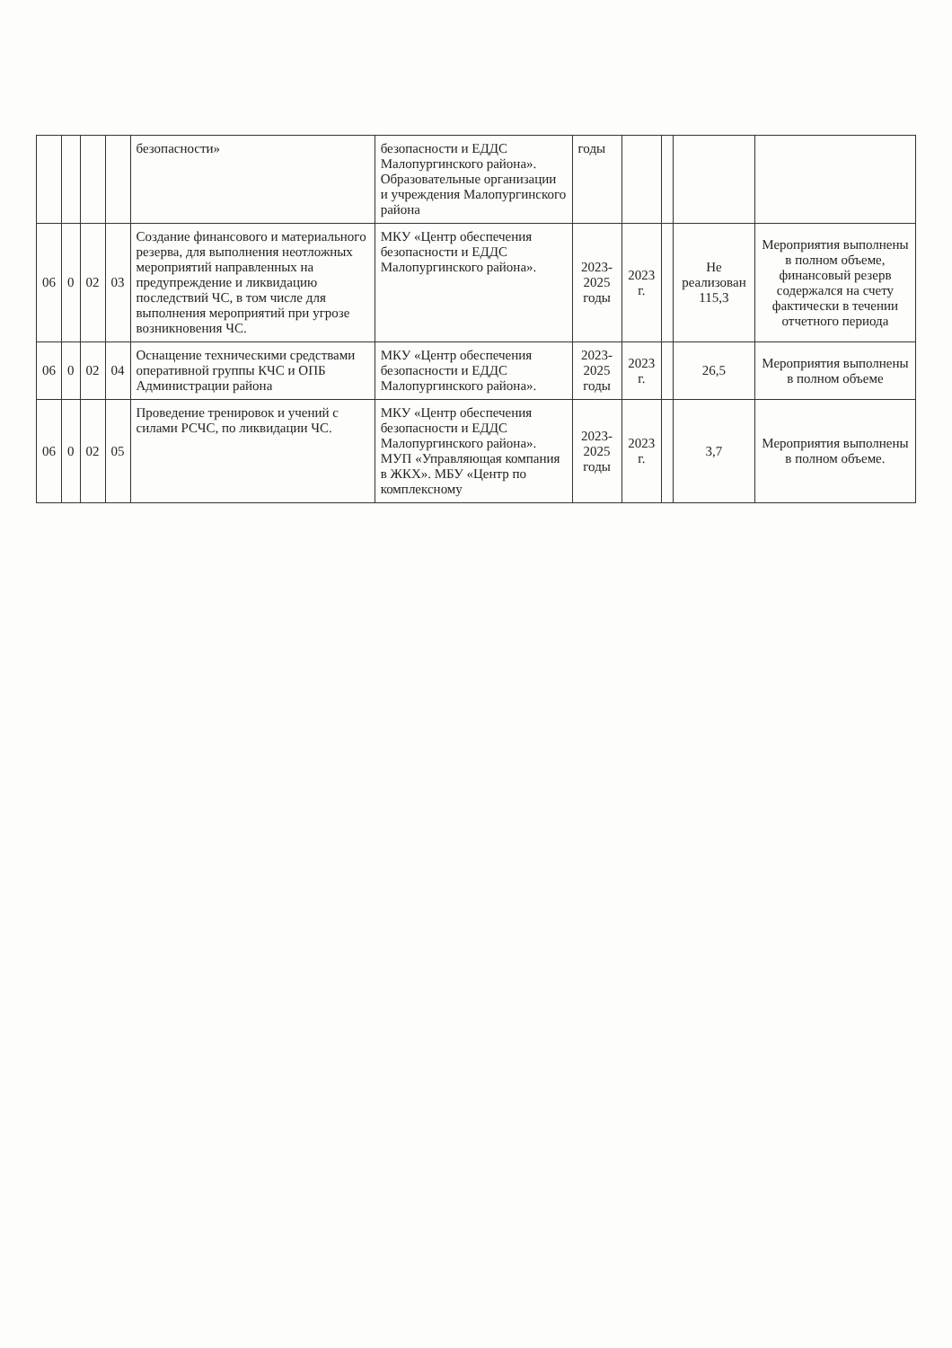| | | | | безопасности» | безопасности и ЕДДС Малопургинского района». Образовательные организации и учреждения Малопургинского района | годы | | | | |
| 06 | 0 | 02 | 03 | Создание финансового и материального резерва, для выполнения неотложных мероприятий направленных на предупреждение и ликвидацию последствий ЧС, в том числе для выполнения мероприятий при угрозе возникновения ЧС. | МКУ «Центр обеспечения безопасности и ЕДДС Малопургинского района». | 2023-2025 годы | 2023 г. | | Не реализован 115,3 | Мероприятия выполнены в полном объеме, финансовый резерв содержался на счету фактически в течении отчетного периода |
| 06 | 0 | 02 | 04 | Оснащение техническими средствами оперативной группы КЧС и ОПБ Администрации района | МКУ «Центр обеспечения безопасности и ЕДДС Малопургинского района». | 2023-2025 годы | 2023 г. | | 26,5 | Мероприятия выполнены в полном объеме |
| 06 | 0 | 02 | 05 | Проведение тренировок и учений с силами РСЧС, по ликвидации ЧС. | МКУ «Центр обеспечения безопасности и ЕДДС Малопургинского района». МУП «Управляющая компания в ЖКХ». МБУ «Центр по комплексному | 2023-2025 годы | 2023 г. | | 3,7 | Мероприятия выполнены в полном объеме. |